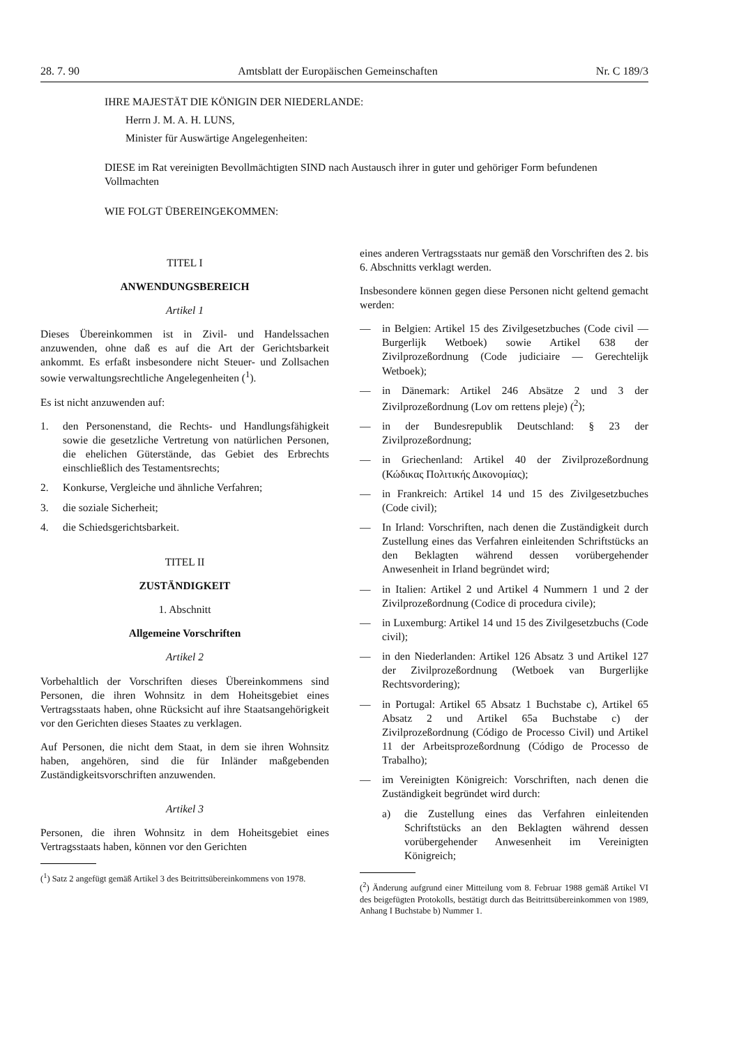28. 7. 90 Amtsblatt der Europäischen Gemeinschaften Nr. C 189/3
IHRE MAJESTÄT DIE KÖNIGIN DER NIEDERLANDE:
Herrn J. M. A. H. LUNS,
Minister für Auswärtige Angelegenheiten:
DIESE im Rat vereinigten Bevollmächtigten SIND nach Austausch ihrer in guter und gehöriger Form befundenen Vollmachten
WIE FOLGT ÜBEREINGEKOMMEN:
TITEL I
ANWENDUNGSBEREICH
Artikel 1
Dieses Übereinkommen ist in Zivil- und Handelssachen anzuwenden, ohne daß es auf die Art der Gerichtsbarkeit ankommt. Es erfaßt insbesondere nicht Steuer- und Zollsachen sowie verwaltungsrechtliche Angelegenheiten (<sup>1</sup>).
Es ist nicht anzuwenden auf:
1. den Personenstand, die Rechts- und Handlungsfähigkeit sowie die gesetzliche Vertretung von natürlichen Personen, die ehelichen Güterstände, das Gebiet des Erbrechts einschließlich des Testamentsrechts;
2. Konkurse, Vergleiche und ähnliche Verfahren;
3. die soziale Sicherheit;
4. die Schiedsgerichtsbarkeit.
TITEL II
ZUSTÄNDIGKEIT
1. Abschnitt
Allgemeine Vorschriften
Artikel 2
Vorbehaltlich der Vorschriften dieses Übereinkommens sind Personen, die ihren Wohnsitz in dem Hoheitsgebiet eines Vertragsstaats haben, ohne Rücksicht auf ihre Staatsangehörigkeit vor den Gerichten dieses Staates zu verklagen.
Auf Personen, die nicht dem Staat, in dem sie ihren Wohnsitz haben, angehören, sind die für Inländer maßgebenden Zuständigkeitsvorschriften anzuwenden.
Artikel 3
Personen, die ihren Wohnsitz in dem Hoheitsgebiet eines Vertragsstaats haben, können vor den Gerichten
(<sup>1</sup>) Satz 2 angefügt gemäß Artikel 3 des Beitrittsübereinkommens von 1978.
eines anderen Vertragsstaats nur gemäß den Vorschriften des 2. bis 6. Abschnitts verklagt werden.
Insbesondere können gegen diese Personen nicht geltend gemacht werden:
— in Belgien: Artikel 15 des Zivilgesetzbuches (Code civil — Burgerlijk Wetboek) sowie Artikel 638 der Zivilprozeßordnung (Code judiciaire — Gerechtelijk Wetboek);
— in Dänemark: Artikel 246 Absätze 2 und 3 der Zivilprozeßordnung (Lov om rettens pleje) (<sup>2</sup>);
— in der Bundesrepublik Deutschland: § 23 der Zivilprozeßordnung;
— in Griechenland: Artikel 40 der Zivilprozeßordnung (Κώδικας Πολιτικής Δικονομίας);
— in Frankreich: Artikel 14 und 15 des Zivilgesetzbuches (Code civil);
— In Irland: Vorschriften, nach denen die Zuständigkeit durch Zustellung eines das Verfahren einleitenden Schriftstücks an den Beklagten während dessen vorübergehender Anwesenheit in Irland begründet wird;
— in Italien: Artikel 2 und Artikel 4 Nummern 1 und 2 der Zivilprozeßordnung (Codice di procedura civile);
— in Luxemburg: Artikel 14 und 15 des Zivilgesetzbuchs (Code civil);
— in den Niederlanden: Artikel 126 Absatz 3 und Artikel 127 der Zivilprozeßordnung (Wetboek van Burgerlijke Rechtsvordering);
— in Portugal: Artikel 65 Absatz 1 Buchstabe c), Artikel 65 Absatz 2 und Artikel 65a Buchstabe c) der Zivilprozeßordnung (Código de Processo Civil) und Artikel 11 der Arbeitsprozeßordnung (Código de Processo de Trabalho);
— im Vereinigten Königreich: Vorschriften, nach denen die Zuständigkeit begründet wird durch:
a) die Zustellung eines das Verfahren einleitenden Schriftstücks an den Beklagten während dessen vorübergehender Anwesenheit im Vereinigten Königreich;
(<sup>2</sup>) Änderung aufgrund einer Mitteilung vom 8. Februar 1988 gemäß Artikel VI des beigefügten Protokolls, bestätigt durch das Beitrittsübereinkommen von 1989, Anhang I Buchstabe b) Nummer 1.